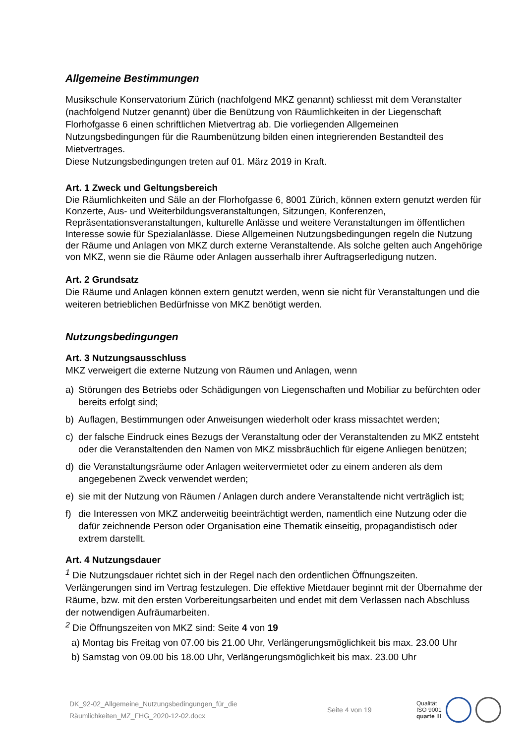Allgemeine Bestimmungen
Musikschule Konservatorium Zürich (nachfolgend MKZ genannt) schliesst mit dem Veranstalter (nachfolgend Nutzer genannt) über die Benützung von Räumlichkeiten in der Liegenschaft Florhofgasse 6 einen schriftlichen Mietvertrag ab. Die vorliegenden Allgemeinen Nutzungsbedingungen für die Raumbenützung bilden einen integrierenden Bestandteil des Mietvertrages.
Diese Nutzungsbedingungen treten auf 01. März 2019 in Kraft.
Art. 1 Zweck und Geltungsbereich
Die Räumlichkeiten und Säle an der Florhofgasse 6, 8001 Zürich, können extern genutzt werden für Konzerte, Aus- und Weiterbildungsveranstaltungen, Sitzungen, Konferenzen, Repräsentationsveranstaltungen, kulturelle Anlässe und weitere Veranstaltungen im öffentlichen Interesse sowie für Spezialanlässe. Diese Allgemeinen Nutzungsbedingungen regeln die Nutzung der Räume und Anlagen von MKZ durch externe Veranstaltende. Als solche gelten auch Angehörige von MKZ, wenn sie die Räume oder Anlagen ausserhalb ihrer Auftragserledigung nutzen.
Art. 2 Grundsatz
Die Räume und Anlagen können extern genutzt werden, wenn sie nicht für Veranstaltungen und die weiteren betrieblichen Bedürfnisse von MKZ benötigt werden.
Nutzungsbedingungen
Art. 3 Nutzungsausschluss
MKZ verweigert die externe Nutzung von Räumen und Anlagen, wenn
a) Störungen des Betriebs oder Schädigungen von Liegenschaften und Mobiliar zu befürchten oder bereits erfolgt sind;
b) Auflagen, Bestimmungen oder Anweisungen wiederholt oder krass missachtet werden;
c) der falsche Eindruck eines Bezugs der Veranstaltung oder der Veranstaltenden zu MKZ entsteht oder die Veranstaltenden den Namen von MKZ missbräuchlich für eigene Anliegen benützen;
d) die Veranstaltungsräume oder Anlagen weitervermietet oder zu einem anderen als dem angegebenen Zweck verwendet werden;
e) sie mit der Nutzung von Räumen / Anlagen durch andere Veranstaltende nicht verträglich ist;
f) die Interessen von MKZ anderweitig beeinträchtigt werden, namentlich eine Nutzung oder die dafür zeichnende Person oder Organisation eine Thematik einseitig, propagandistisch oder extrem darstellt.
Art. 4 Nutzungsdauer
<sup>1</sup> Die Nutzungsdauer richtet sich in der Regel nach den ordentlichen Öffnungszeiten. Verlängerungen sind im Vertrag festzulegen. Die effektive Mietdauer beginnt mit der Übernahme der Räume, bzw. mit den ersten Vorbereitungsarbeiten und endet mit dem Verlassen nach Abschluss der notwendigen Aufräumarbeiten.
<sup>2</sup> Die Öffnungszeiten von MKZ sind: Seite 4 von 19
a) Montag bis Freitag von 07.00 bis 21.00 Uhr, Verlängerungsmöglichkeit bis max. 23.00 Uhr
b) Samstag von 09.00 bis 18.00 Uhr, Verlängerungsmöglichkeit bis max. 23.00 Uhr
DK_92-02_Allgemeine_Nutzungsbedingungen_für_die
Räumlichkeiten_MZ_FHG_2020-12-02.docx
Seite 4 von 19
Qualität
ISO 9001
quarte III